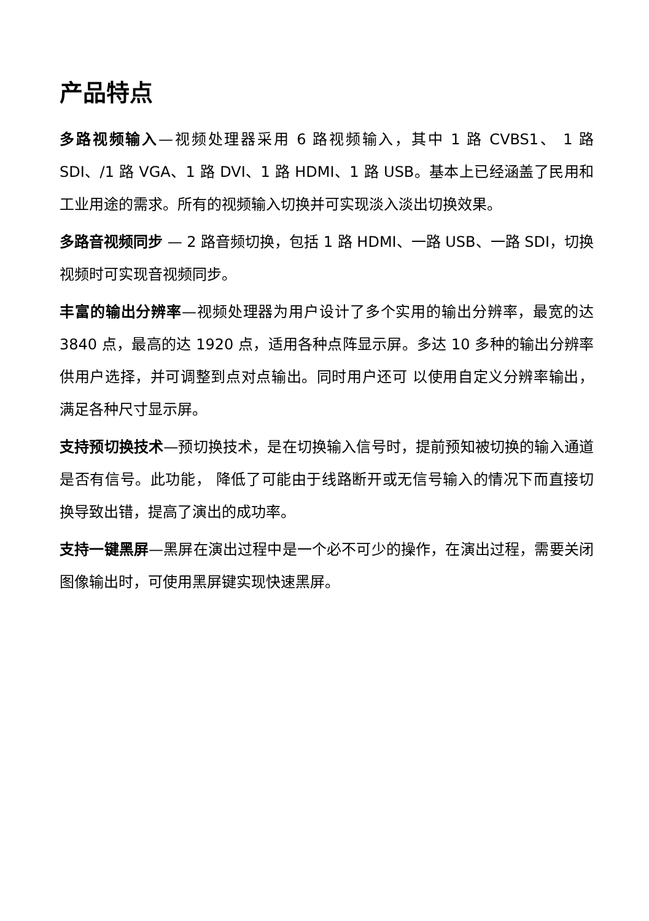产品特点
多路视频输入—视频处理器采用 6 路视频输入，其中 1 路 CVBS1、 1 路 SDI、/1 路 VGA、1 路 DVI、1 路 HDMI、1 路 USB。基本上已经涵盖了民用和工业用途的需求。所有的视频输入切换并可实现淡入淡出切换效果。
多路音视频同步 — 2 路音频切换，包括 1 路 HDMI、一路 USB、一路 SDI，切换视频时可实现音视频同步。
丰富的输出分辨率—视频处理器为用户设计了多个实用的输出分辨率，最宽的达 3840 点，最高的达 1920 点，适用各种点阵显示屏。多达 10 多种的输出分辨率供用户选择，并可调整到点对点输出。同时用户还可 以使用自定义分辨率输出，满足各种尺寸显示屏。
支持预切换技术—预切换技术，是在切换输入信号时，提前预知被切换的输入通道是否有信号。此功能， 降低了可能由于线路断开或无信号输入的情况下而直接切换导致出错，提高了演出的成功率。
支持一键黑屏—黑屏在演出过程中是一个必不可少的操作，在演出过程，需要关闭图像输出时，可使用黑屏键实现快速黑屏。